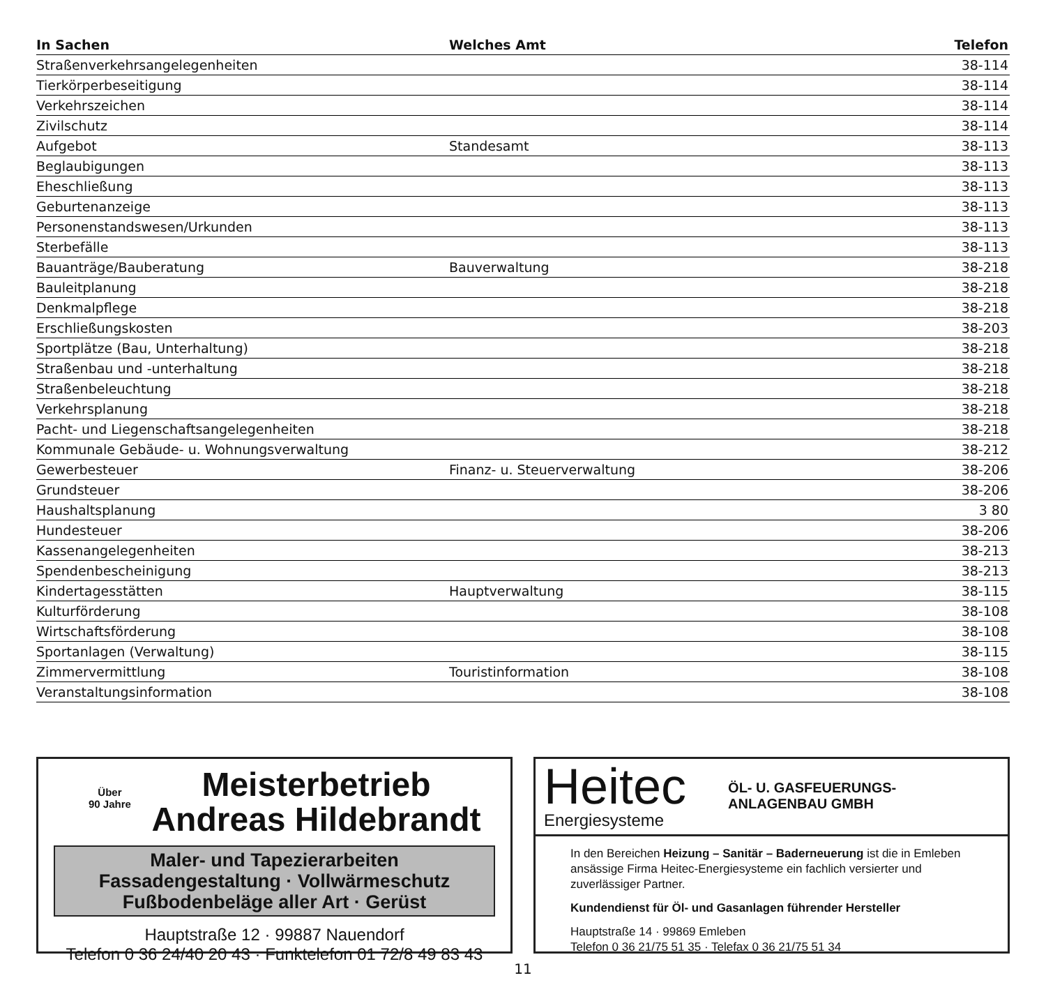| In Sachen | Welches Amt | Telefon |
| --- | --- | --- |
| Straßenverkehrsangelegenheiten | | 38-114 |
| Tierkörperbeseitigung | | 38-114 |
| Verkehrszeichen | | 38-114 |
| Zivilschutz | | 38-114 |
| Aufgebot | Standesamt | 38-113 |
| Beglaubigungen | | 38-113 |
| Eheschließung | | 38-113 |
| Geburtenanzeige | | 38-113 |
| Personenstandswesen/Urkunden | | 38-113 |
| Sterbefälle | | 38-113 |
| Bauanträge/Bauberatung | Bauverwaltung | 38-218 |
| Bauleitplanung | | 38-218 |
| Denkmalpflege | | 38-218 |
| Erschließungskosten | | 38-203 |
| Sportplätze (Bau, Unterhaltung) | | 38-218 |
| Straßenbau und -unterhaltung | | 38-218 |
| Straßenbeleuchtung | | 38-218 |
| Verkehrsplanung | | 38-218 |
| Pacht- und Liegenschaftsangelegenheiten | | 38-218 |
| Kommunale Gebäude- u. Wohnungsverwaltung | | 38-212 |
| Gewerbesteuer | Finanz- u. Steuerverwaltung | 38-206 |
| Grundsteuer | | 38-206 |
| Haushaltsplanung | | 3 80 |
| Hundesteuer | | 38-206 |
| Kassenangelegenheiten | | 38-213 |
| Spendenbescheinigung | | 38-213 |
| Kindertagesstätten | Hauptverwaltung | 38-115 |
| Kulturförderung | | 38-108 |
| Wirtschaftsförderung | | 38-108 |
| Sportanlagen (Verwaltung) | | 38-115 |
| Zimmervermittlung | Touristinformation | 38-108 |
| Veranstaltungsinformation | | 38-108 |
Über
90 Jahre
Meisterbetrieb
Andreas Hildebrandt
Maler- und Tapezierarbeiten
Fassadengestaltung · Vollwärmeschutz
Fußbodenbeläge aller Art · Gerüst
Hauptstraße 12 · 99887 Nauendorf
Telefon 0 36 24/40 20 43 · Funktelefon 01 72/8 49 83 43
Heitec
Energiesysteme
ÖL- U. GASFEUERUNGS-
ANLAGENBAU GMBH
In den Bereichen Heizung – Sanitär – Baderneuerung ist die in Emleben ansässige Firma Heitec-Energiesysteme ein fachlich versierter und zuverlässiger Partner.
Kundendienst für Öl- und Gasanlagen führender Hersteller
Hauptstraße 14 · 99869 Emleben
Telefon 0 36 21/75 51 35 · Telefax 0 36 21/75 51 34
11